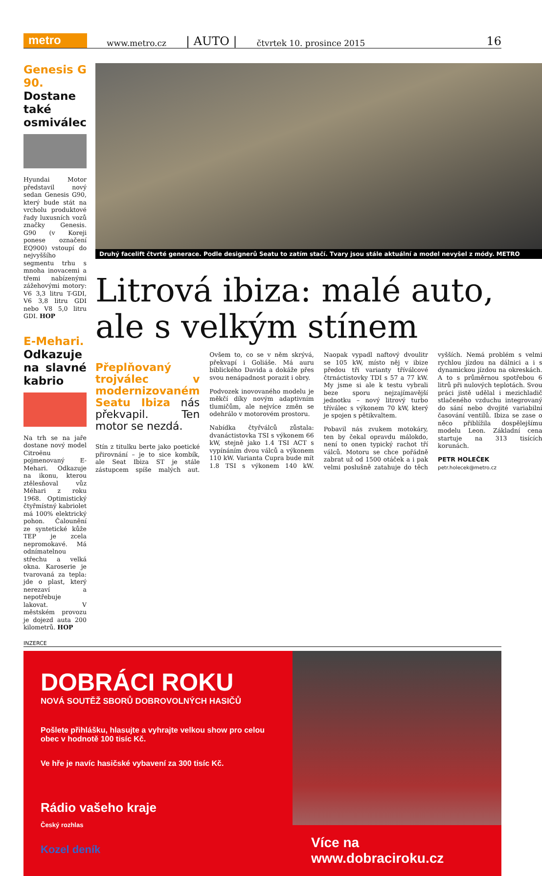metro
www.metro.cz | AUTO | čtvrtek 10. prosince 2015 16
Genesis G 90.
Dostane také osmiválec
Hyundai Motor představil nový sedan Genesis G90, který bude stát na vrcholu produktové řady luxusních vozů značky Genesis. G90 (v Koreji ponese označení EQ900) vstoupí do nejvyššího segmentu trhu s mnoha inovacemi a třemi nabízenými zážehovými motory: V6 3,3 litru T-GDI, V6 3,8 litru GDI nebo V8 5,0 litru GDI. HOP
E-Mehari.
Odkazuje na slavné kabrio
Na trh se na jaře dostane nový model Citroënu pojmenovaný E-Mehari. Odkazuje na ikonu, kterou ztělesňoval vůz Méhari z roku 1968. Optimistický čtyřmístný kabriolet má 100% elektrický pohon. Čalounění ze syntetické kůže TEP je zcela nepromokavé. Má odnímatelnou střechu a velká okna. Karoserie je tvarovaná za tepla: jde o plast, který nerezaví a nepotřebuje lakovat. V městském provozu je dojezd auta 200 kilometrů. HOP
Druhý facelift čtvrté generace. Podle designerů Seatu to zatím stačí. Tvary jsou stále aktuální a model nevyšel z módy. METRO
Litrová ibiza: malé auto, ale s velkým stínem
Přeplňovaný trojválec v modernizovaném Seatu Ibiza nás překvapil. Ten motor se nezdá.
Stín z titulku berte jako poetické přirovnání – je to sice kombík, ale Seat Ibiza ST je stále zástupcem spíše malých aut. Ovšem to, co se v něm skrývá, překvapí i Goliáše. Má auru biblického Davida a dokáže přes svou nenápadnost porazit i obry.
Podvozek inovovaného modelu je měkčí díky novým adaptivním tlumičům, ale nejvíce změn se odehrálo v motorovém prostoru.
Nabídka čtyřválců zůstala: dvanáctistovka TSI s výkonem 66 kW, stejně jako 1.4 TSI ACT s vypínáním dvou válců a výkonem 110 kW. Varianta Cupra bude mít 1.8 TSI s výkonem 140 kW. Naopak vypadl naftový dvoulitr se 105 kW, místo něj v ibize předou tři varianty tříválcové čtrnáctistovky TDI s 57 a 77 kW. My jsme si ale k testu vybrali beze sporu nejzajímavější jednotku – nový litrový turbo tříválec s výkonem 70 kW, který je spojen s pětikvaltem.
Pobavil nás zvukem motokáry, ten by čekal opravdu málokdo, není to onen typický rachot tří válců. Motoru se chce pořádně zabrat už od 1500 otáček a i pak velmi poslušně zatahuje do těch vyšších. Nemá problém s velmi rychlou jízdou na dálnici a i s dynamickou jízdou na okreskách. A to s průměrnou spotřebou 6 litrů při nulových teplotách. Svou práci jistě udělal i mezichladič stlačeného vzduchu integrovaný do sání nebo dvojité variabilní časování ventilů. Ibiza se zase o něco přiblížila dospělejšímu modelu Leon. Základní cena startuje na 313 tisících korunách.
PETR HOLEČEK
petr.holecek@metro.cz
INZERCE
DOBRÁCI ROKU
NOVÁ SOUTĚŽ SBORŮ DOBROVOLNÝCH HASIČŮ
Pošlete přihlášku, hlasujte a vyhrajte velkou show pro celou obec v hodnotě 100 tisíc Kč.
Ve hře je navíc hasičské vybavení za 300 tisíc Kč.
Rádio vašeho kraje
Český rozhlas
Kozel deník
Více na www.dobraciroku.cz